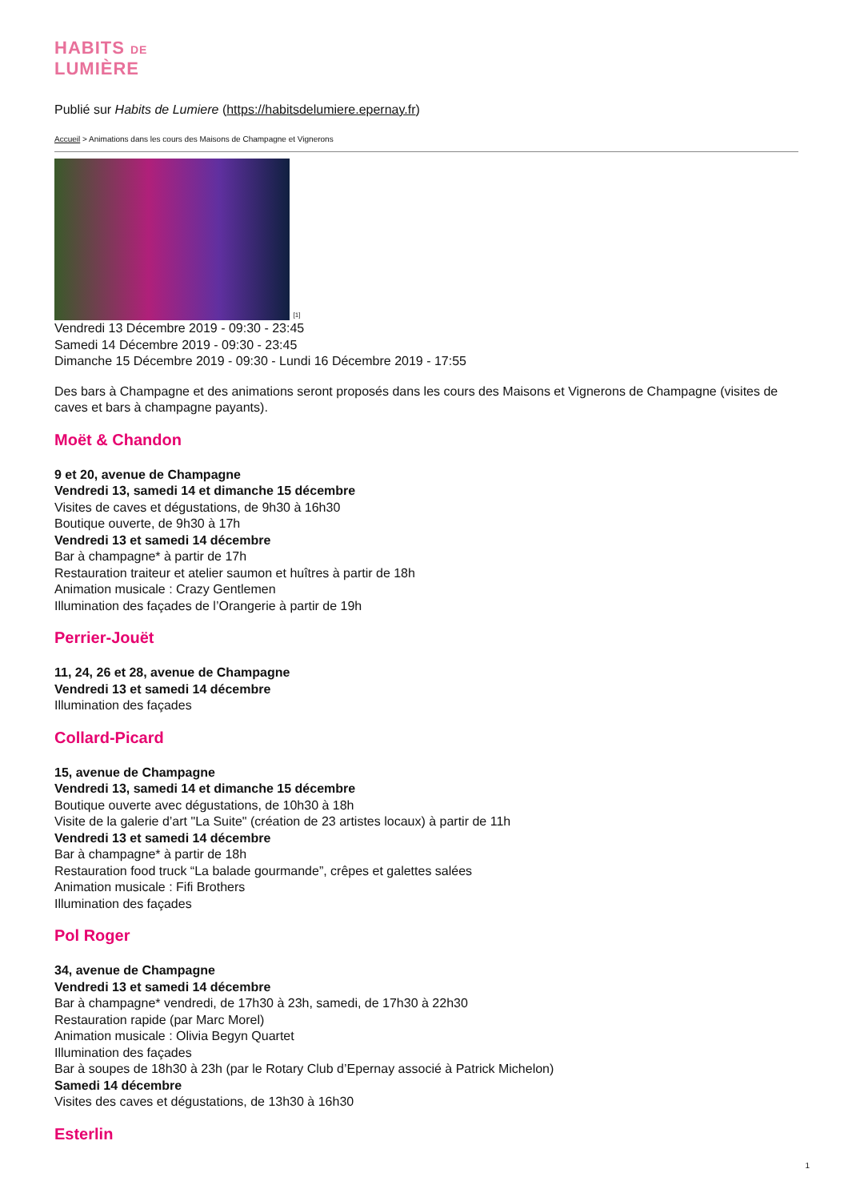HABITS DE
LUMIÈRE
Publié sur Habits de Lumiere (https://habitsdelumiere.epernay.fr)
Accueil > Animations dans les cours des Maisons de Champagne et Vignerons
[1]
Vendredi 13 Décembre 2019 - 09:30 - 23:45
Samedi 14 Décembre 2019 - 09:30 - 23:45
Dimanche 15 Décembre 2019 - 09:30 - Lundi 16 Décembre 2019 - 17:55
Des bars à Champagne et des animations seront proposés dans les cours des Maisons et Vignerons de Champagne (visites de caves et bars à champagne payants).
Moët & Chandon
9 et 20, avenue de Champagne
Vendredi 13, samedi 14 et dimanche 15 décembre
Visites de caves et dégustations, de 9h30 à 16h30
Boutique ouverte, de 9h30 à 17h
Vendredi 13 et samedi 14 décembre
Bar à champagne* à partir de 17h
Restauration traiteur et atelier saumon et huîtres à partir de 18h
Animation musicale : Crazy Gentlemen
Illumination des façades de l’Orangerie à partir de 19h
Perrier-Jouët
11, 24, 26 et 28, avenue de Champagne
Vendredi 13 et samedi 14 décembre
Illumination des façades
Collard-Picard
15, avenue de Champagne
Vendredi 13, samedi 14 et dimanche 15 décembre
Boutique ouverte avec dégustations, de 10h30 à 18h
Visite de la galerie d’art "La Suite" (création de 23 artistes locaux) à partir de 11h
Vendredi 13 et samedi 14 décembre
Bar à champagne* à partir de 18h
Restauration food truck “La balade gourmande”, crêpes et galettes salées
Animation musicale : Fifi Brothers
Illumination des façades
Pol Roger
34, avenue de Champagne
Vendredi 13 et samedi 14 décembre
Bar à champagne* vendredi, de 17h30 à 23h, samedi, de 17h30 à 22h30
Restauration rapide (par Marc Morel)
Animation musicale : Olivia Begyn Quartet
Illumination des façades
Bar à soupes de 18h30 à 23h (par le Rotary Club d’Epernay associé à Patrick Michelon)
Samedi 14 décembre
Visites des caves et dégustations, de 13h30 à 16h30
Esterlin
1